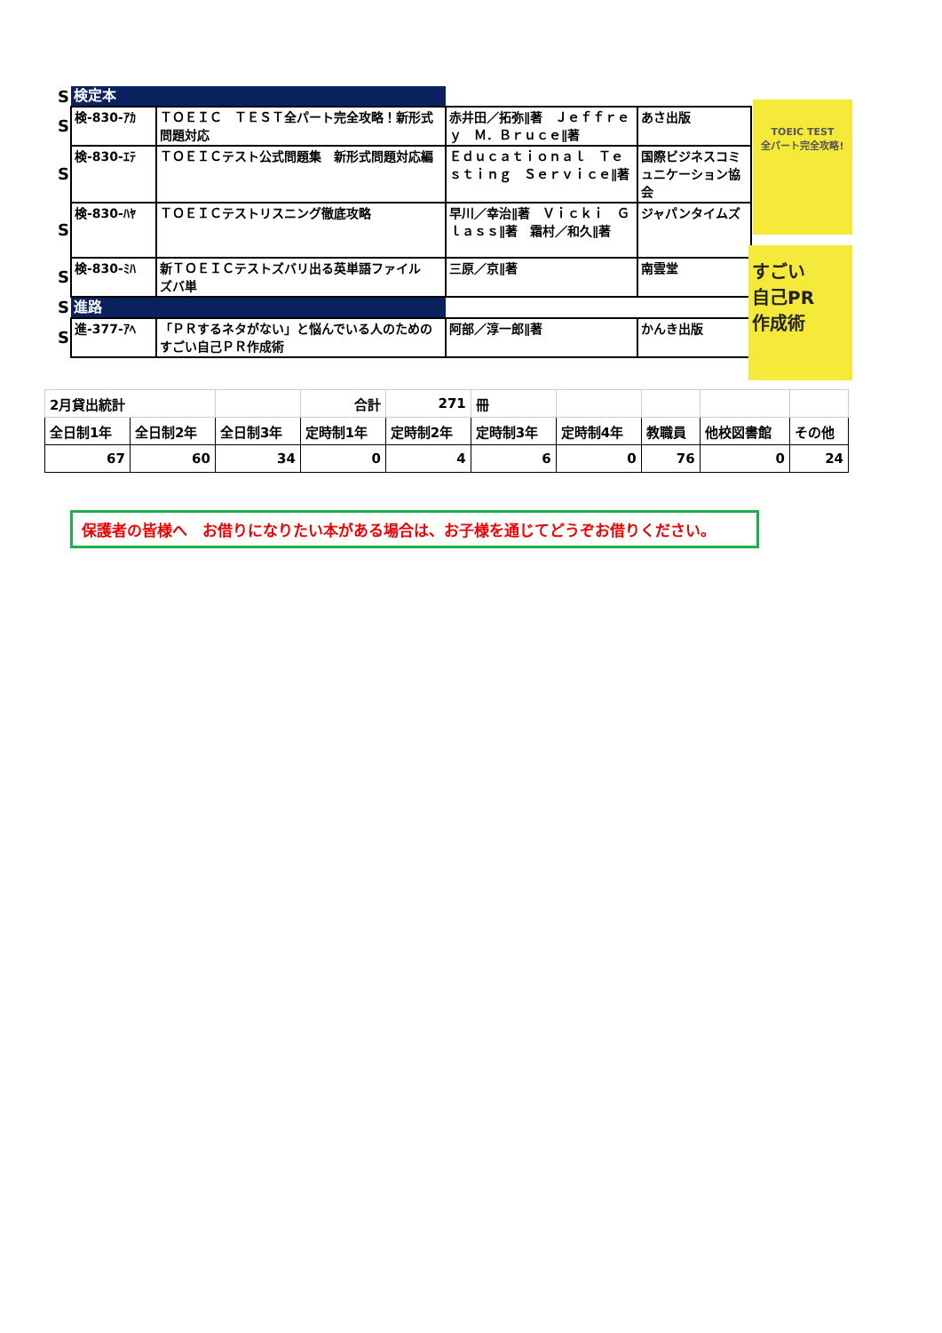| S | 検定本 | | | |
| S | 検-830-ｱｶ | ＴＯＥＩＣ ＴＥＳＴ全パート完全攻略！新形式問題対応 | 赤井田／拓弥∥著 Ｊｅｆｆｒｅｙ Ｍ．Ｂｒｕｃｅ∥著 | あさ出版 |
| S | 検-830-ｴﾃ | ＴＯＥＩＣテスト公式問題集 新形式問題対応編 | Ｅｄｕｃａｔｉｏｎａｌ Ｔｅｓｔｉｎｇ Ｓｅｒｖｉｃｅ∥著 | 国際ビジネスコミュニケーション協会 |
| S | 検-830-ﾊﾔ | ＴＯＥＩＣテストリスニング徹底攻略 | 早川／幸治∥著 Ｖｉｃｋｉ Ｇｌａｓｓ∥著 霜村／和久∥著 | ジャパンタイムズ |
| S | 検-830-ﾐﾊ | 新ＴＯＥＩＣテストズバリ出る英単語ファイル ズバ単 | 三原／京∥著 | 南雲堂 |
| S | 進路 | | | |
| S | 進-377-ｱﾍ | 「ＰＲするネタがない」と悩んでいる人のためのすごい自己ＰＲ作成術 | 阿部／淳一郎∥著 | かんき出版 |
TOEIC TEST
全パート完全攻略!
すごい
自己PR
作成術
| 2月貸出統計 | | | 合計 | 271 | 冊 | | | | |
| 全日制1年 | 全日制2年 | 全日制3年 | 定時制1年 | 定時制2年 | 定時制3年 | 定時制4年 | 教職員 | 他校図書館 | その他 |
| 67 | 60 | 34 | 0 | 4 | 6 | 0 | 76 | 0 | 24 |
保護者の皆様へ　お借りになりたい本がある場合は、お子様を通じてどうぞお借りください。